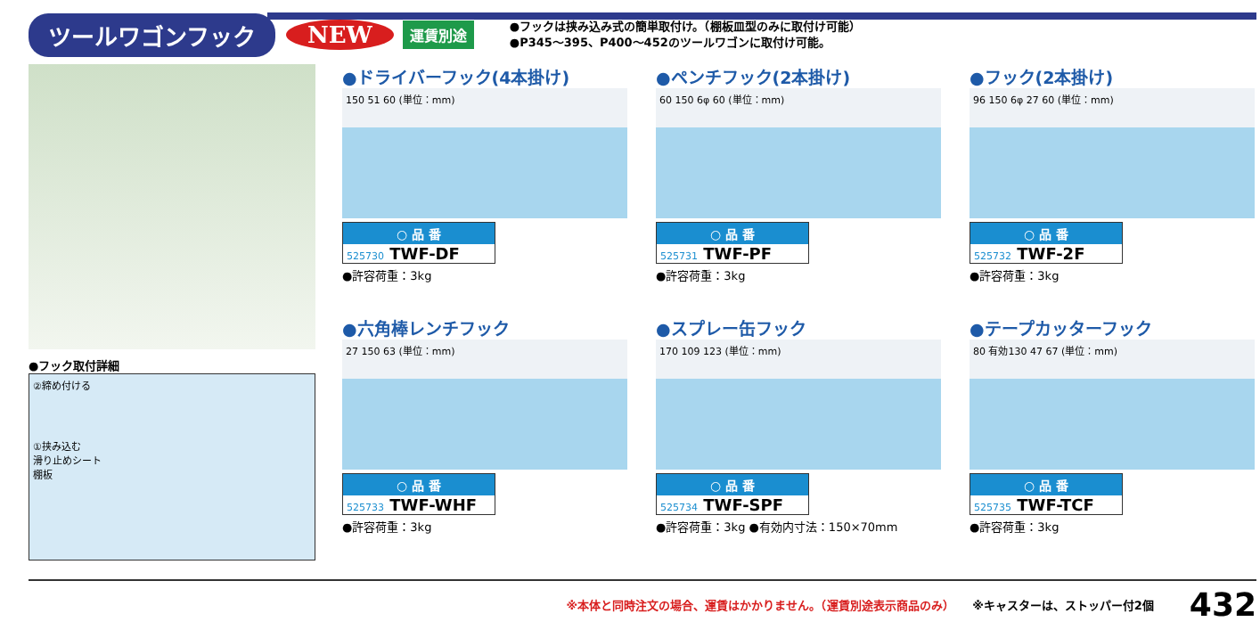ツールワゴンフック NEW 運賃別途
●フックは挟み込み式の簡単取付け。（棚板皿型のみに取付け可能）
●P345～395、P400～452のツールワゴンに取付け可能。
●フック取付詳細
②締め付ける
①挟み込む
滑り止めシート
棚板
●ドライバーフック(4本掛け)
150 51 60 (単位：mm)
○ 品 番
525730 TWF-DF
●許容荷重：3kg
●ペンチフック(2本掛け)
60 150 6φ 60 (単位：mm)
○ 品 番
525731 TWF-PF
●許容荷重：3kg
●フック(2本掛け)
96 150 6φ 27 60 (単位：mm)
○ 品 番
525732 TWF-2F
●許容荷重：3kg
●六角棒レンチフック
27 150 63 (単位：mm)
○ 品 番
525733 TWF-WHF
●許容荷重：3kg
●スプレー缶フック
170 109 123 (単位：mm)
○ 品 番
525734 TWF-SPF
●許容荷重：3kg ●有効内寸法：150×70mm
●テープカッターフック
80 有効130 47 67 (単位：mm)
○ 品 番
525735 TWF-TCF
●許容荷重：3kg
※本体と同時注文の場合、運賃はかかりません。（運賃別途表示商品のみ） ※キャスターは、ストッパー付2個 432